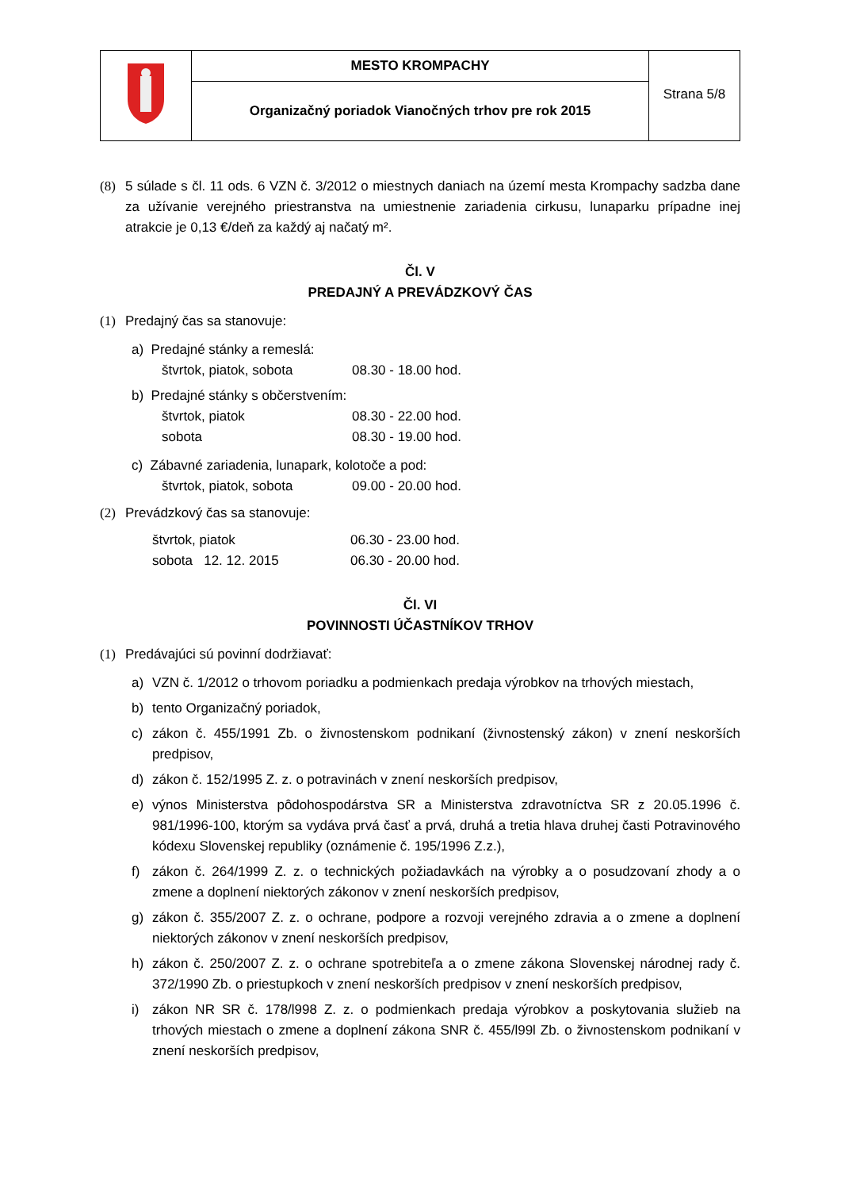| | MESTO KROMPACHY | Strana 5/8 |
| | Organizačný poriadok Vianočných trhov pre rok 2015 | |
(8) 5 súlade s čl. 11 ods. 6 VZN č. 3/2012 o miestnych daniach na území mesta Krompachy sadzba dane za užívanie verejného priestranstva na umiestnenie zariadenia cirkusu, lunaparku prípadne inej atrakcie je 0,13 €/deň za každý aj načatý m².
Čl. V
PREDAJNÝ A PREVÁDZKOVÝ ČAS
(1) Predajný čas sa stanovuje:
a) Predajné stánky a remeslá:
štvrtok, piatok, sobota 08.30 - 18.00 hod.
b) Predajné stánky s občerstvením:
štvrtok, piatok 08.30 - 22.00 hod.
sobota 08.30 - 19.00 hod.
c) Zábavné zariadenia, lunapark, kolotoče a pod:
štvrtok, piatok, sobota 09.00 - 20.00 hod.
(2) Prevádzkový čas sa stanovuje:
štvrtok, piatok 06.30 - 23.00 hod.
sobota 12. 12. 2015 06.30 - 20.00 hod.
Čl. VI
POVINNOSTI ÚČASTNÍKOV TRHOV
(1) Predávajúci sú povinní dodržiavať:
a) VZN č. 1/2012 o trhovom poriadku a podmienkach predaja výrobkov na trhových miestach,
b) tento Organizačný poriadok,
c) zákon č. 455/1991 Zb. o živnostenskom podnikaní (živnostenský zákon) v znení neskorších predpisov,
d) zákon č. 152/1995 Z. z. o potravinách v znení neskorších predpisov,
e) výnos Ministerstva pôdohospodárstva SR a Ministerstva zdravotníctva SR z 20.05.1996 č. 981/1996-100, ktorým sa vydáva prvá časť a prvá, druhá a tretia hlava druhej časti Potravinového kódexu Slovenskej republiky (oznámenie č. 195/1996 Z.z.),
f) zákon č. 264/1999 Z. z. o technických požiadavkách na výrobky a o posudzovaní zhody a o zmene a doplnení niektorých zákonov v znení neskorších predpisov,
g) zákon č. 355/2007 Z. z. o ochrane, podpore a rozvoji verejného zdravia a o zmene a doplnení niektorých zákonov v znení neskorších predpisov,
h) zákon č. 250/2007 Z. z. o ochrane spotrebiteľa a o zmene zákona Slovenskej národnej rady č. 372/1990 Zb. o priestupkoch v znení neskorších predpisov v znení neskorších predpisov,
i) zákon NR SR č. 178/l998 Z. z. o podmienkach predaja výrobkov a poskytovania služieb na trhových miestach o zmene a doplnení zákona SNR č. 455/l99l Zb. o živnostenskom podnikaní v znení neskorších predpisov,